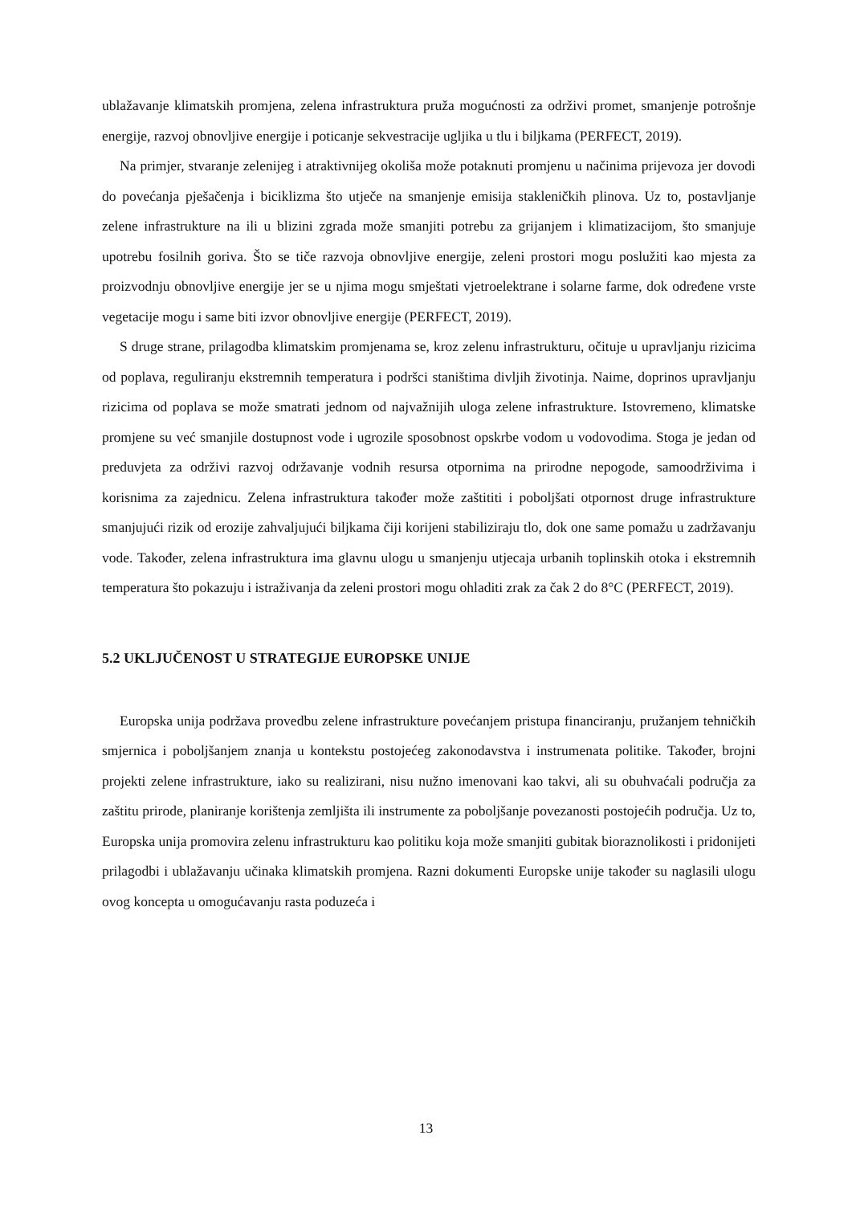ublažavanje klimatskih promjena, zelena infrastruktura pruža mogućnosti za održivi promet, smanjenje potrošnje energije, razvoj obnovljive energije i poticanje sekvestracije ugljika u tlu i biljkama (PERFECT, 2019).
Na primjer, stvaranje zelenijeg i atraktivnijeg okoliša može potaknuti promjenu u načinima prijevoza jer dovodi do povećanja pješačenja i biciklizma što utječe na smanjenje emisija stakleničkih plinova. Uz to, postavljanje zelene infrastrukture na ili u blizini zgrada može smanjiti potrebu za grijanjem i klimatizacijom, što smanjuje upotrebu fosilnih goriva. Što se tiče razvoja obnovljive energije, zeleni prostori mogu poslužiti kao mjesta za proizvodnju obnovljive energije jer se u njima mogu smještati vjetroelektrane i solarne farme, dok određene vrste vegetacije mogu i same biti izvor obnovljive energije (PERFECT, 2019).
S druge strane, prilagodba klimatskim promjenama se, kroz zelenu infrastrukturu, očituje u upravljanju rizicima od poplava, reguliranju ekstremnih temperatura i podršci staništima divljih životinja. Naime, doprinos upravljanju rizicima od poplava se može smatrati jednom od najvažnijih uloga zelene infrastrukture. Istovremeno, klimatske promjene su već smanjile dostupnost vode i ugrozile sposobnost opskrbe vodom u vodovodima. Stoga je jedan od preduvjeta za održivi razvoj održavanje vodnih resursa otpornima na prirodne nepogode, samoodrživima i korisnima za zajednicu. Zelena infrastruktura također može zaštititi i poboljšati otpornost druge infrastrukture smanjujući rizik od erozije zahvaljujući biljkama čiji korijeni stabiliziraju tlo, dok one same pomažu u zadržavanju vode. Također, zelena infrastruktura ima glavnu ulogu u smanjenju utjecaja urbanih toplinskih otoka i ekstremnih temperatura što pokazuju i istraživanja da zeleni prostori mogu ohladiti zrak za čak 2 do 8°C (PERFECT, 2019).
5.2 UKLJUČENOST U STRATEGIJE EUROPSKE UNIJE
Europska unija podržava provedbu zelene infrastrukture povećanjem pristupa financiranju, pružanjem tehničkih smjernica i poboljšanjem znanja u kontekstu postojećeg zakonodavstva i instrumenata politike. Također, brojni projekti zelene infrastrukture, iako su realizirani, nisu nužno imenovani kao takvi, ali su obuhvaćali područja za zaštitu prirode, planiranje korištenja zemljišta ili instrumente za poboljšanje povezanosti postojećih područja. Uz to, Europska unija promovira zelenu infrastrukturu kao politiku koja može smanjiti gubitak bioraznolikosti i pridonijeti prilagodbi i ublažavanju učinaka klimatskih promjena. Razni dokumenti Europske unije također su naglasili ulogu ovog koncepta u omogućavanju rasta poduzeća i
13